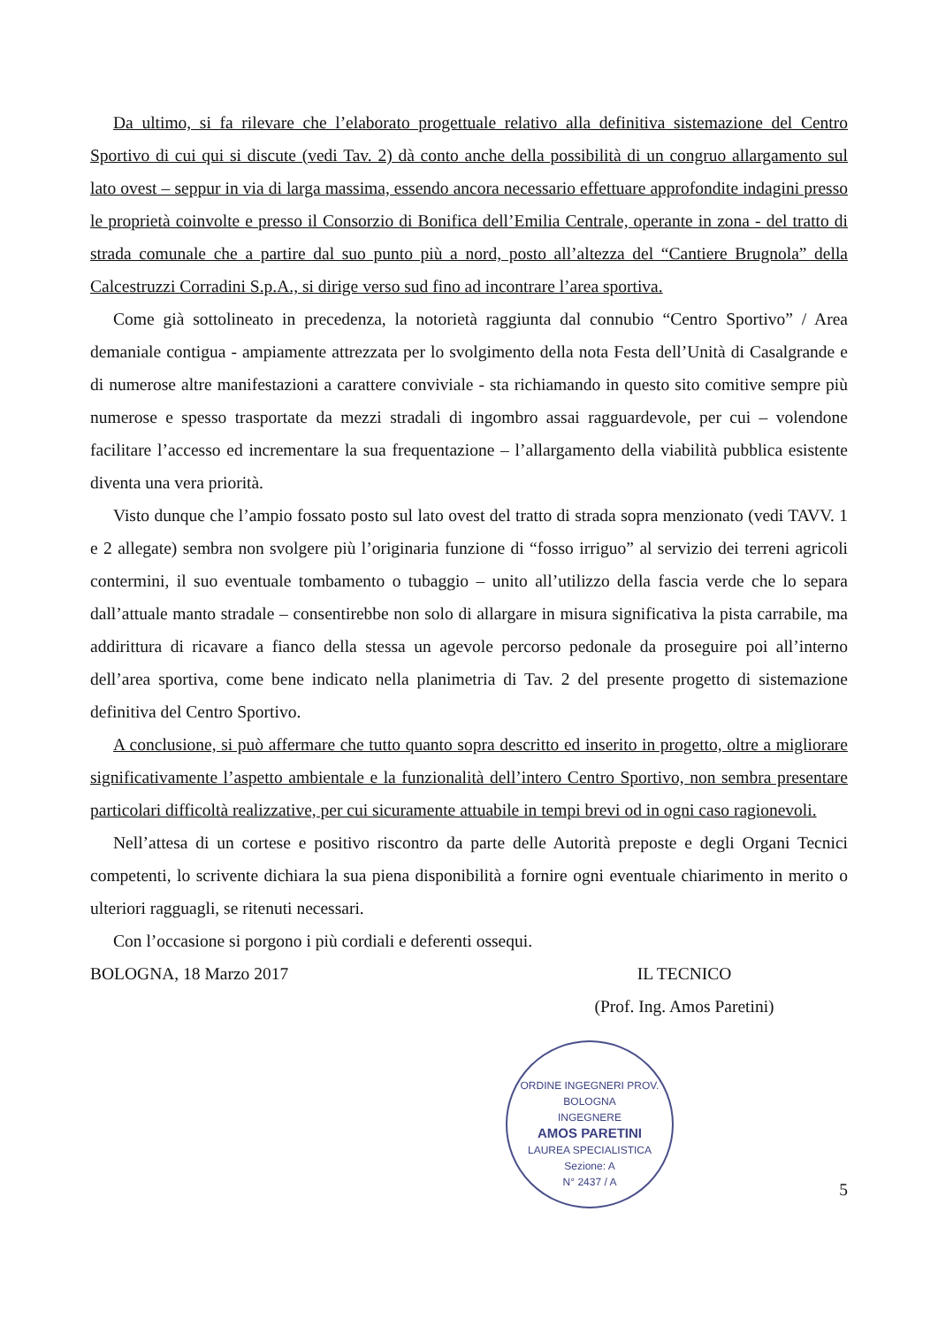Da ultimo, si fa rilevare che l’elaborato progettuale relativo alla definitiva sistemazione del Centro Sportivo di cui qui si discute (vedi Tav. 2) dà conto anche della possibilità di un congruo allargamento sul lato ovest – seppur in via di larga massima, essendo ancora necessario effettuare approfondite indagini presso le proprietà coinvolte e presso il Consorzio di Bonifica dell’Emilia Centrale, operante in zona - del tratto di strada comunale che a partire dal suo punto più a nord, posto all’altezza del “Cantiere Brugnola” della Calcestruzzi Corradini S.p.A., si dirige verso sud fino ad incontrare l’area sportiva.
Come già sottolineato in precedenza, la notorietà raggiunta dal connubio “Centro Sportivo” / Area demaniale contigua - ampiamente attrezzata per lo svolgimento della nota Festa dell’Unità di Casalgrande e di numerose altre manifestazioni a carattere conviviale - sta richiamando in questo sito comitive sempre più numerose e spesso trasportate da mezzi stradali di ingombro assai ragguardevole, per cui – volendone facilitare l’accesso ed incrementare la sua frequentazione – l’allargamento della viabilità pubblica esistente diventa una vera priorità.
Visto dunque che l’ampio fossato posto sul lato ovest del tratto di strada sopra menzionato (vedi TAVV. 1 e 2 allegate) sembra non svolgere più l’originaria funzione di “fosso irriguo” al servizio dei terreni agricoli contermini, il suo eventuale tombamento o tubaggio – unito all’utilizzo della fascia verde che lo separa dall’attuale manto stradale – consentirebbe non solo di allargare in misura significativa la pista carrabile, ma addirittura di ricavare a fianco della stessa un agevole percorso pedonale da proseguire poi all’interno dell’area sportiva, come bene indicato nella planimetria di Tav. 2 del presente progetto di sistemazione definitiva del Centro Sportivo.
A conclusione, si può affermare che tutto quanto sopra descritto ed inserito in progetto, oltre a migliorare significativamente l’aspetto ambientale e la funzionalità dell’intero Centro Sportivo, non sembra presentare particolari difficoltà realizzative, per cui sicuramente attuabile in tempi brevi od in ogni caso ragionevoli.
Nell’attesa di un cortese e positivo riscontro da parte delle Autorità preposte e degli Organi Tecnici competenti, lo scrivente dichiara la sua piena disponibilità a fornire ogni eventuale chiarimento in merito o ulteriori ragguagli, se ritenuti necessari.
Con l’occasione si porgono i più cordiali e deferenti ossequi.
BOLOGNA, 18 Marzo 2017 IL TECNICO
(Prof. Ing. Amos Paretini)
ORDINE INGEGNERI PROV. BOLOGNA
INGEGNERE
AMOS PARETINI
LAUREA SPECIALISTICA
Sezione: A
N° 2437 / A
5